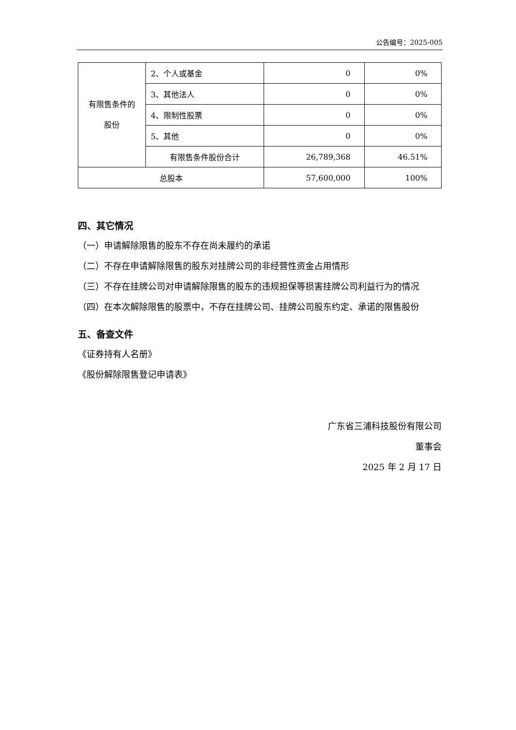公告编号：2025-005
| 有限售条件的 股份 | 2、个人或基金 | 0 | 0% |
| | 3、其他法人 | 0 | 0% |
| | 4、限制性股票 | 0 | 0% |
| | 5、其他 | 0 | 0% |
| | 有限售条件股份合计 | 26,789,368 | 46.51% |
| 总股本 | | 57,600,000 | 100% |
四、其它情况
（一）申请解除限售的股东不存在尚未履约的承诺
（二）不存在申请解除限售的股东对挂牌公司的非经营性资金占用情形
（三）不存在挂牌公司对申请解除限售的股东的违规担保等损害挂牌公司利益行为的情况
（四）在本次解除限售的股票中，不存在挂牌公司、挂牌公司股东约定、承诺的限售股份
五、备查文件
《证券持有人名册》
《股份解除限售登记申请表》
广东省三浦科技股份有限公司
董事会
2025 年 2 月 17 日